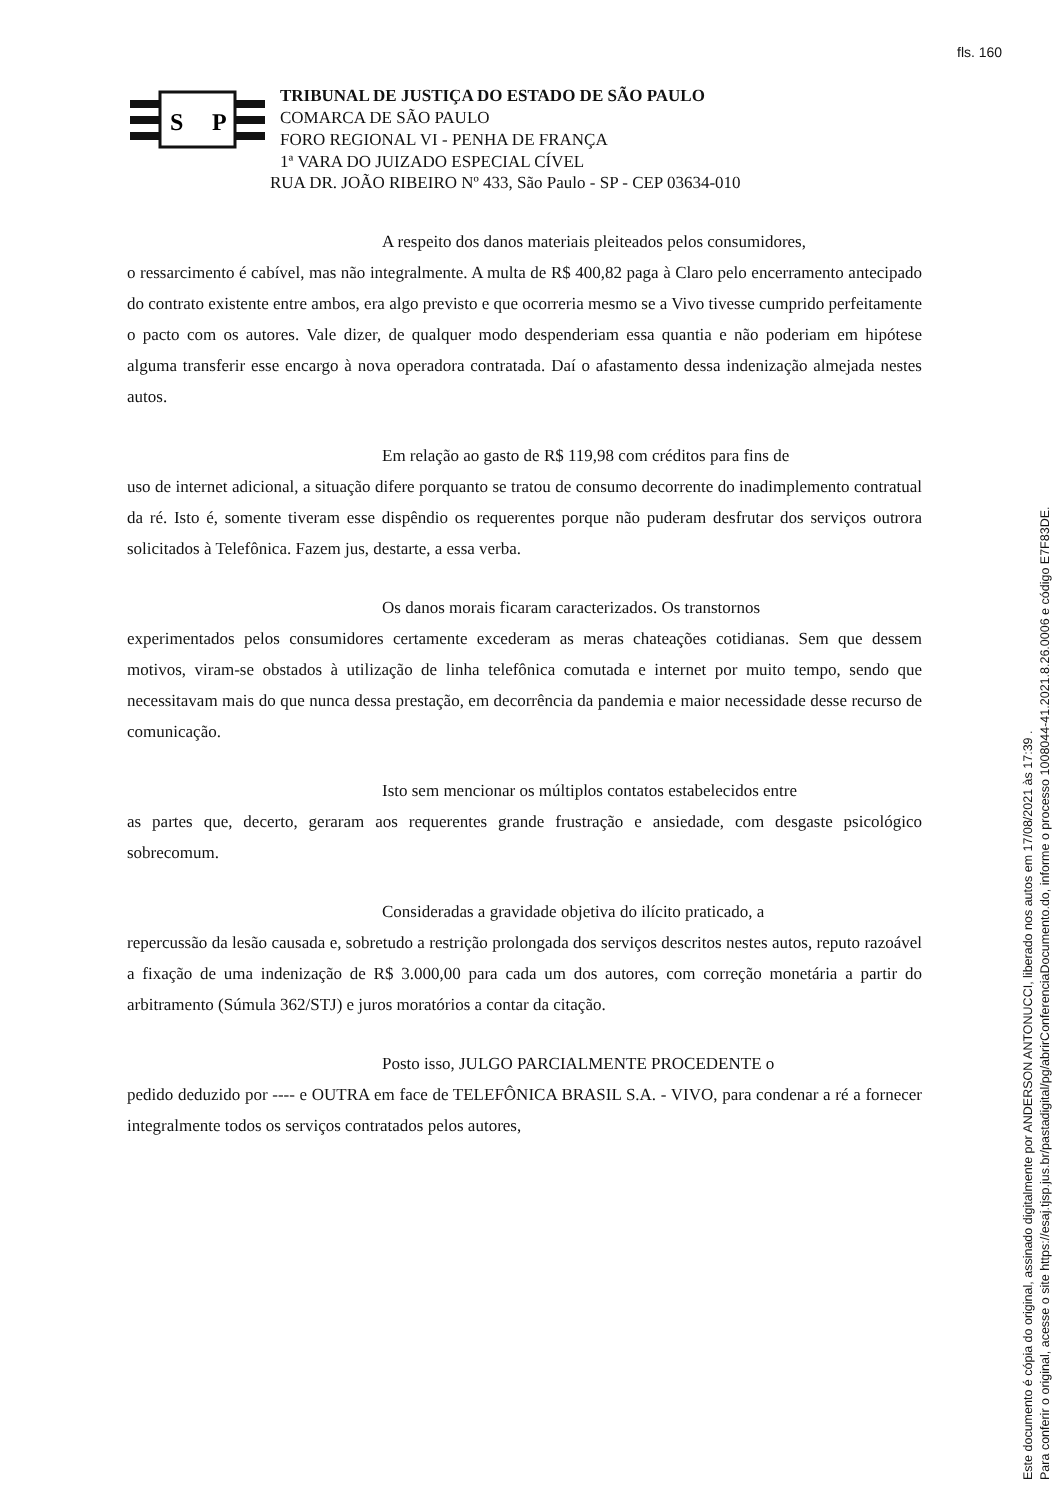fls. 160
S
P
TRIBUNAL DE JUSTIÇA DO ESTADO DE SÃO PAULO
COMARCA DE SÃO PAULO
FORO REGIONAL VI - PENHA DE FRANÇA
1ª VARA DO JUIZADO ESPECIAL CÍVEL
RUA DR. JOÃO RIBEIRO Nº 433, São Paulo - SP - CEP 03634-010
A respeito dos danos materiais pleiteados pelos consumidores,
o ressarcimento é cabível, mas não integralmente. A multa de R$ 400,82 paga à Claro pelo encerramento antecipado do contrato existente entre ambos, era algo previsto e que ocorreria mesmo se a Vivo tivesse cumprido perfeitamente o pacto com os autores. Vale dizer, de qualquer modo despenderiam essa quantia e não poderiam em hipótese alguma transferir esse encargo à nova operadora contratada. Daí o afastamento dessa indenização almejada nestes autos.
Em relação ao gasto de R$ 119,98 com créditos para fins de
uso de internet adicional, a situação difere porquanto se tratou de consumo decorrente do inadimplemento contratual da ré. Isto é, somente tiveram esse dispêndio os requerentes porque não puderam desfrutar dos serviços outrora solicitados à Telefônica. Fazem jus, destarte, a essa verba.
Os danos morais ficaram caracterizados. Os transtornos
experimentados pelos consumidores certamente excederam as meras chateações cotidianas. Sem que dessem motivos, viram-se obstados à utilização de linha telefônica comutada e internet por muito tempo, sendo que necessitavam mais do que nunca dessa prestação, em decorrência da pandemia e maior necessidade desse recurso de comunicação.
Isto sem mencionar os múltiplos contatos estabelecidos entre
as partes que, decerto, geraram aos requerentes grande frustração e ansiedade, com desgaste psicológico sobrecomum.
Consideradas a gravidade objetiva do ilícito praticado, a
repercussão da lesão causada e, sobretudo a restrição prolongada dos serviços descritos nestes autos, reputo razoável a fixação de uma indenização de R$ 3.000,00 para cada um dos autores, com correção monetária a partir do arbitramento (Súmula 362/STJ) e juros moratórios a contar da citação.
Posto isso, JULGO PARCIALMENTE PROCEDENTE o
pedido deduzido por ---- e OUTRA em face de TELEFÔNICA BRASIL S.A. - VIVO, para condenar a ré a fornecer integralmente todos os serviços contratados pelos autores,
Este documento é cópia do original, assinado digitalmente por ANDERSON ANTONUCCI, liberado nos autos em 17/08/2021 às 17:39 .
Para conferir o original, acesse o site https://esaj.tjsp.jus.br/pastadigital/pg/abrirConferenciaDocumento.do, informe o processo 1008044-41.2021.8.26.0006 e código E7F83DE.